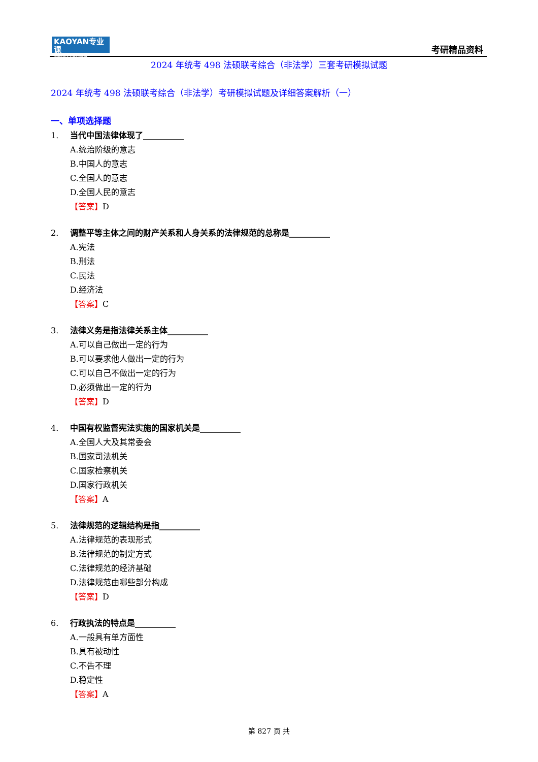KAOYAN专业课
中国考研专业课知名品牌
考研精品资料
2024 年统考 498 法硕联考综合（非法学）三套考研模拟试题
2024 年统考 498 法硕联考综合（非法学）考研模拟试题及详细答案解析（一）
一、单项选择题
1. 当代中国法律体现了__________
A.统治阶级的意志
B.中国人的意志
C.全国人的意志
D.全国人民的意志
【答案】D
2. 调整平等主体之间的财产关系和人身关系的法律规范的总称是__________
A.宪法
B.刑法
C.民法
D.经济法
【答案】C
3. 法律义务是指法律关系主体__________
A.可以自己做出一定的行为
B.可以要求他人做出一定的行为
C.可以自己不做出一定的行为
D.必须做出一定的行为
【答案】D
4. 中国有权监督宪法实施的国家机关是__________
A.全国人大及其常委会
B.国家司法机关
C.国家检察机关
D.国家行政机关
【答案】A
5. 法律规范的逻辑结构是指__________
A.法律规范的表现形式
B.法律规范的制定方式
C.法律规范的经济基础
D.法律规范由哪些部分构成
【答案】D
6. 行政执法的特点是__________
A.一般具有单方面性
B.具有被动性
C.不告不理
D.稳定性
【答案】A
第 827 页 共